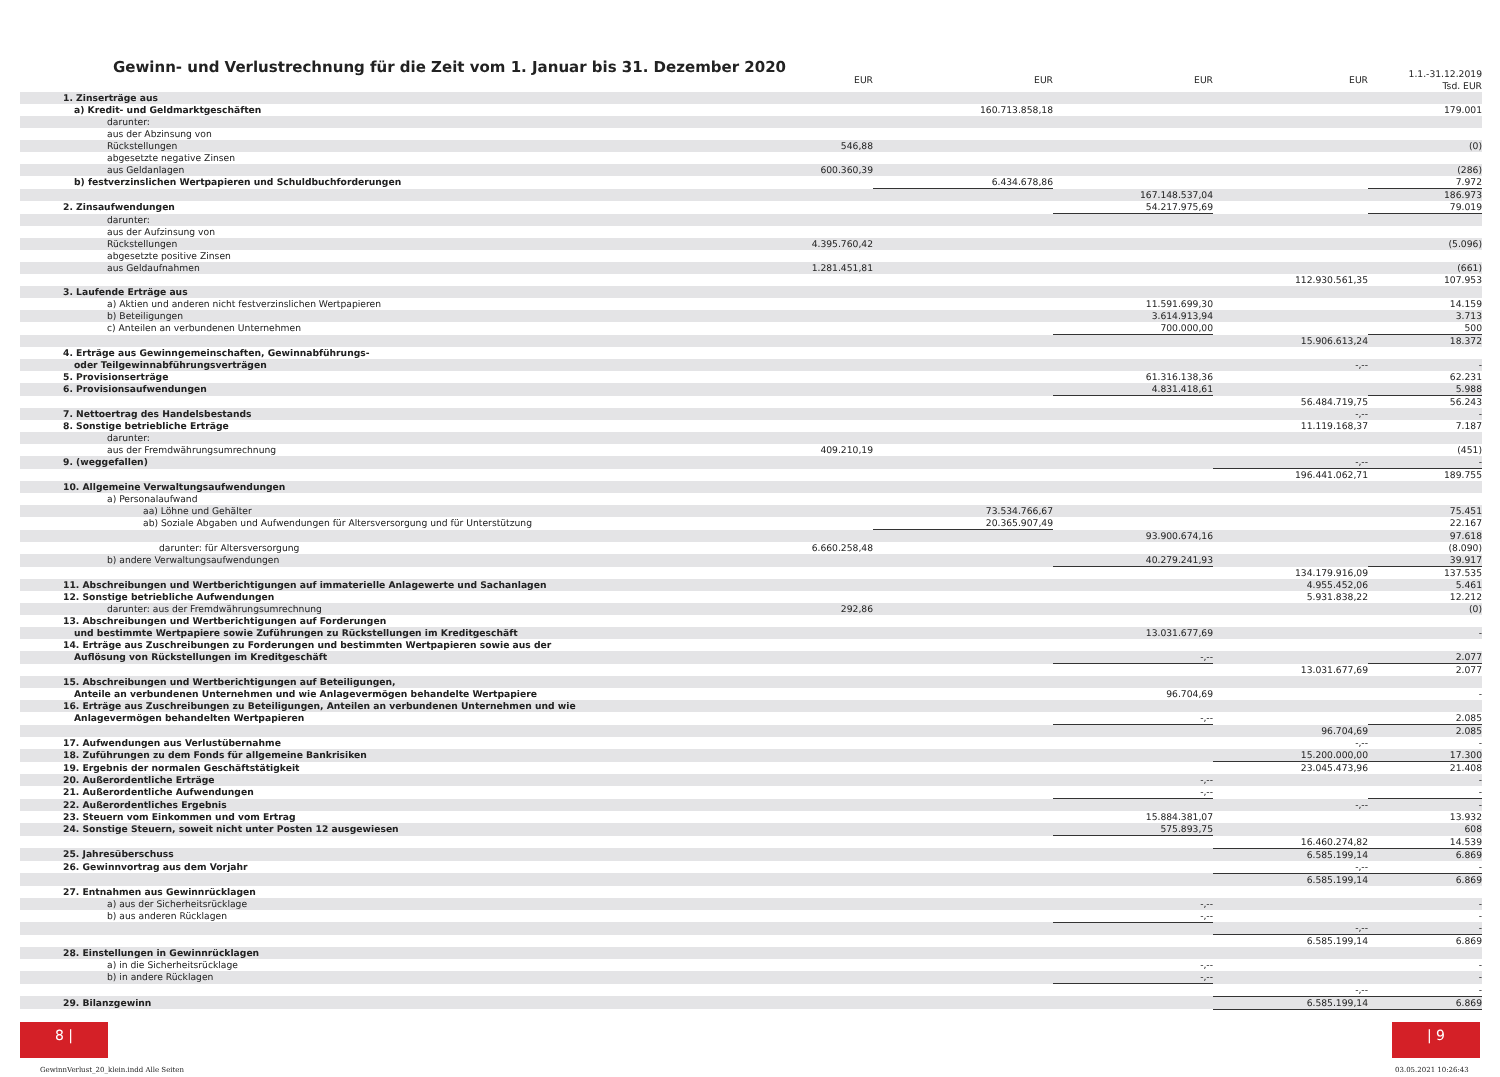Gewinn- und Verlustrechnung für die Zeit vom 1. Januar bis 31. Dezember 2020
| | | EUR | EUR | EUR | EUR | 1.1.-31.12.2019 Tsd. EUR |
| | 1. Zinserträge aus | | | | | |
| | a) Kredit- und Geldmarktgeschäften | | 160.713.858,18 | | | 179.001 |
| | darunter: | | | | | |
| | aus der Abzinsung von | | | | | |
| | Rückstellungen | 546,88 | | | | (0) |
| | abgesetzte negative Zinsen | | | | | |
| | aus Geldanlagen | 600.360,39 | | | | (286) |
| | b) festverzinslichen Wertpapieren und Schuldbuchforderungen | | 6.434.678,86 | | | 7.972 |
| | | | | 167.148.537,04 | | 186.973 |
| | 2. Zinsaufwendungen | | | 54.217.975,69 | | 79.019 |
| | darunter: | | | | | |
| | aus der Aufzinsung von | | | | | |
| | Rückstellungen | 4.395.760,42 | | | | (5.096) |
| | abgesetzte positive Zinsen | | | | | |
| | aus Geldaufnahmen | 1.281.451,81 | | | | (661) |
| | | | | | 112.930.561,35 | 107.953 |
| | 3. Laufende Erträge aus | | | | | |
| | a) Aktien und anderen nicht festverzinslichen Wertpapieren | | | 11.591.699,30 | | 14.159 |
| | b) Beteiligungen | | | 3.614.913,94 | | 3.713 |
| | c) Anteilen an verbundenen Unternehmen | | | 700.000,00 | | 500 |
| | | | | | 15.906.613,24 | 18.372 |
| | 4. Erträge aus Gewinngemeinschaften, Gewinnabführungs- | | | | | |
| | oder Teilgewinnabführungsverträgen | | | | -,-- | - |
| | 5. Provisionserträge | | | 61.316.138,36 | | 62.231 |
| | 6. Provisionsaufwendungen | | | 4.831.418,61 | | 5.988 |
| | | | | | 56.484.719,75 | 56.243 |
| | 7. Nettoertrag des Handelsbestands | | | | -,-- | - |
| | 8. Sonstige betriebliche Erträge | | | | 11.119.168,37 | 7.187 |
| | darunter: | | | | | |
| | aus der Fremdwährungsumrechnung | 409.210,19 | | | | (451) |
| | 9. (weggefallen) | | | | -,-- | - |
| | | | | | 196.441.062,71 | 189.755 |
| | 10. Allgemeine Verwaltungsaufwendungen | | | | | |
| | a) Personalaufwand | | | | | |
| | aa) Löhne und Gehälter | | 73.534.766,67 | | | 75.451 |
| | ab) Soziale Abgaben und Aufwendungen für Altersversorgung und für Unterstützung | | 20.365.907,49 | | | 22.167 |
| | | | | 93.900.674,16 | | 97.618 |
| | darunter: für Altersversorgung | 6.660.258,48 | | | | (8.090) |
| | b) andere Verwaltungsaufwendungen | | | 40.279.241,93 | | 39.917 |
| | | | | | 134.179.916,09 | 137.535 |
| | 11. Abschreibungen und Wertberichtigungen auf immaterielle Anlagewerte und Sachanlagen | | | | 4.955.452,06 | 5.461 |
| | 12. Sonstige betriebliche Aufwendungen | | | | 5.931.838,22 | 12.212 |
| | darunter: aus der Fremdwährungsumrechnung | 292,86 | | | | (0) |
| | 13. Abschreibungen und Wertberichtigungen auf Forderungen | | | | | |
| | und bestimmte Wertpapiere sowie Zuführungen zu Rückstellungen im Kreditgeschäft | | | 13.031.677,69 | | - |
| | 14. Erträge aus Zuschreibungen zu Forderungen und bestimmten Wertpapieren sowie aus der | | | | | |
| | Auflösung von Rückstellungen im Kreditgeschäft | | | -,-- | | 2.077 |
| | | | | | 13.031.677,69 | 2.077 |
| | 15. Abschreibungen und Wertberichtigungen auf Beteiligungen, | | | | | |
| | Anteile an verbundenen Unternehmen und wie Anlagevermögen behandelte Wertpapiere | | | 96.704,69 | | - |
| | 16. Erträge aus Zuschreibungen zu Beteiligungen, Anteilen an verbundenen Unternehmen und wie | | | | | |
| | Anlagevermögen behandelten Wertpapieren | | | -,-- | | 2.085 |
| | | | | | 96.704,69 | 2.085 |
| | 17. Aufwendungen aus Verlustübernahme | | | | -,-- | - |
| | 18. Zuführungen zu dem Fonds für allgemeine Bankrisiken | | | | 15.200.000,00 | 17.300 |
| | 19. Ergebnis der normalen Geschäftstätigkeit | | | | 23.045.473,96 | 21.408 |
| | 20. Außerordentliche Erträge | | | -,-- | | - |
| | 21. Außerordentliche Aufwendungen | | | -,-- | | - |
| | 22. Außerordentliches Ergebnis | | | | -,-- | - |
| | 23. Steuern vom Einkommen und vom Ertrag | | | 15.884.381,07 | | 13.932 |
| | 24. Sonstige Steuern, soweit nicht unter Posten 12 ausgewiesen | | | 575.893,75 | | 608 |
| | | | | | 16.460.274,82 | 14.539 |
| | 25. Jahresüberschuss | | | | 6.585.199,14 | 6.869 |
| | 26. Gewinnvortrag aus dem Vorjahr | | | | -,-- | - |
| | | | | | 6.585.199,14 | 6.869 |
| | 27. Entnahmen aus Gewinnrücklagen | | | | | |
| | a) aus der Sicherheitsrücklage | | | -,-- | | - |
| | b) aus anderen Rücklagen | | | -,-- | | - |
| | | | | | -,-- | - |
| | | | | | 6.585.199,14 | 6.869 |
| | 28. Einstellungen in Gewinnrücklagen | | | | | |
| | a) in die Sicherheitsrücklage | | | -,-- | | - |
| | b) in andere Rücklagen | | | -,-- | | - |
| | | | | | -,-- | - |
| | 29. Bilanzgewinn | | | | 6.585.199,14 | 6.869 |
8 | | 9
GewinnVerlust_20_klein.indd Alle Seiten
03.05.2021 10:26:43